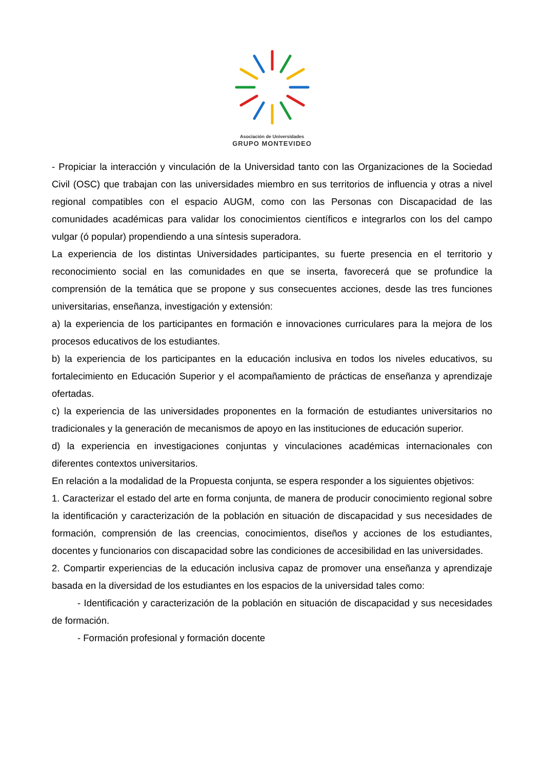Asociación de Universidades
GRUPO MONTEVIDEO
- Propiciar la interacción y vinculación de la Universidad tanto con las Organizaciones de la Sociedad Civil (OSC) que trabajan con las universidades miembro en sus territorios de influencia y otras a nivel regional compatibles con el espacio AUGM, como con las Personas con Discapacidad de las comunidades académicas para validar los conocimientos científicos e integrarlos con los del campo vulgar (ó popular) propendiendo a una síntesis superadora.
La experiencia de los distintas Universidades participantes, su fuerte presencia en el territorio y reconocimiento social en las comunidades en que se inserta, favorecerá que se profundice la comprensión de la temática que se propone y sus consecuentes acciones, desde las tres funciones universitarias, enseñanza, investigación y extensión:
a) la experiencia de los participantes en formación e innovaciones curriculares para la mejora de los procesos educativos de los estudiantes.
b) la experiencia de los participantes en la educación inclusiva en todos los niveles educativos, su fortalecimiento en Educación Superior y el acompañamiento de prácticas de enseñanza y aprendizaje ofertadas.
c) la experiencia de las universidades proponentes en la formación de estudiantes universitarios no tradicionales y la generación de mecanismos de apoyo en las instituciones de educación superior.
d) la experiencia en investigaciones conjuntas y vinculaciones académicas internacionales con diferentes contextos universitarios.
En relación a la modalidad de la Propuesta conjunta, se espera responder a los siguientes objetivos:
1. Caracterizar el estado del arte en forma conjunta, de manera de producir conocimiento regional sobre la identificación y caracterización de la población en situación de discapacidad y sus necesidades de formación, comprensión de las creencias, conocimientos, diseños y acciones de los estudiantes, docentes y funcionarios con discapacidad sobre las condiciones de accesibilidad en las universidades.
2. Compartir experiencias de la educación inclusiva capaz de promover una enseñanza y aprendizaje basada en la diversidad de los estudiantes en los espacios de la universidad tales como:
- Identificación y caracterización de la población en situación de discapacidad y sus necesidades de formación.
- Formación profesional y formación docente